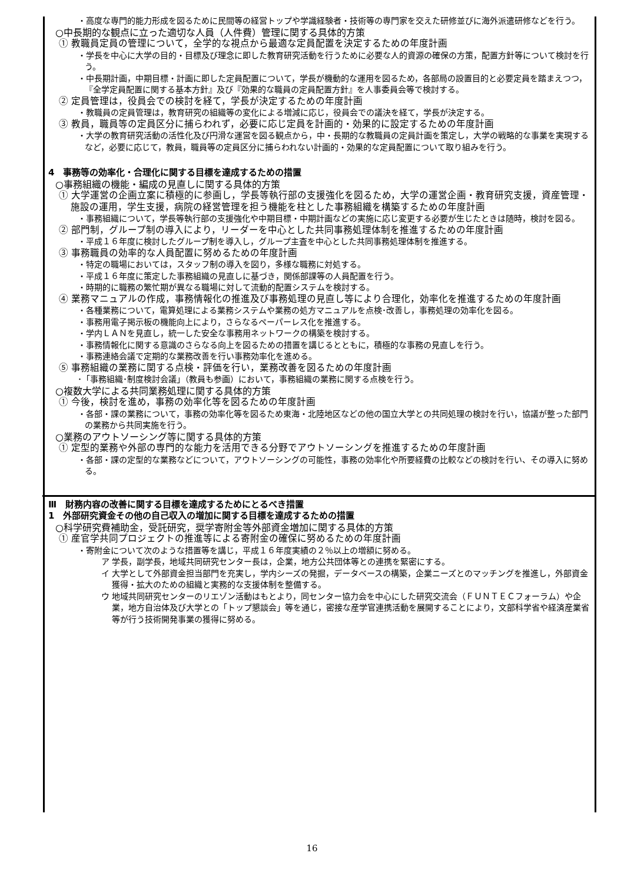・高度な専門的能力形成を図るために民間等の経営トップや学識経験者・技術等の専門家を交えた研修並びに海外派遣研修などを行う。
○中長期的な観点に立った適切な人員（人件費）管理に関する具体的方策
① 教職員定員の管理について，全学的な視点から最適な定員配置を決定するための年度計画
・学長を中心に大学の目的・目標及び理念に即した教育研究活動を行うために必要な人的資源の確保の方策，配置方針等について検討を行う。
・中長期計画，中期目標・計画に即した定員配置について，学長が機動的な運用を図るため，各部局の設置目的と必要定員を踏まえつつ，『全学定員配置に関する基本方針』及び『効果的な職員の定員配置方針』を人事委員会等で検討する。
② 定員管理は，役員会での検討を経て，学長が決定するための年度計画
・教職員の定員管理は，教育研究の組織等の変化による増減に応じ，役員会での議決を経て，学長が決定する。
③ 教員，職員等の定員区分に捕らわれず，必要に応じ定員を計画的・効果的に設定するための年度計画
・大学の教育研究活動の活性化及び円滑な運営を図る観点から，中・長期的な教職員の定員計画を策定し，大学の戦略的な事業を実現するなど，必要に応じて，教員，職員等の定員区分に捕らわれない計画的・効果的な定員配置について取り組みを行う。
4　事務等の効率化・合理化に関する目標を達成するための措置
○事務組織の機能・編成の見直しに関する具体的方策
① 大学運営の企画立案に積極的に参画し，学長等執行部の支援強化を図るため，大学の運営企画・教育研究支援，資産管理・施設の運用，学生支援，病院の経営管理を担う機能を柱とした事務組織を構築するための年度計画
・事務組織について，学長等執行部の支援強化や中期目標・中期計画などの実施に応じ変更する必要が生じたときは随時，検討を図る。
② 部門制，グループ制の導入により，リーダーを中心とした共同事務処理体制を推進するための年度計画
・平成１６年度に検討したグループ制を導入し，グループ主査を中心とした共同事務処理体制を推進する。
③ 事務職員の効率的な人員配置に努めるための年度計画
・特定の職場においては，スタッフ制の導入を図り，多様な職務に対処する。
・平成１６年度に策定した事務組織の見直しに基づき，関係部課等の人員配置を行う。
・時期的に職務の繁忙期が異なる職場に対して流動的配置システムを検討する。
④ 業務マニュアルの作成，事務情報化の推進及び事務処理の見直し等により合理化，効率化を推進するための年度計画
・各種業務について，電算処理による業務システムや業務の処方マニュアルを点検･改善し，事務処理の効率化を図る。
・事務用電子掲示板の機能向上により，さらなるペーパーレス化を推進する。
・学内ＬＡＮを見直し，統一した安全な事務用ネットワークの構築を検討する。
・事務情報化に関する意識のさらなる向上を図るための措置を講じるとともに，積極的な事務の見直しを行う。
・事務連絡会議で定期的な業務改善を行い事務効率化を進める。
⑤ 事務組織の業務に関する点検・評価を行い，業務改善を図るための年度計画
･「事務組織･制度検討会議」（教員も参画）において，事務組織の業務に関する点検を行う。
○複数大学による共同業務処理に関する具体的方策
① 今後，検討を進め，事務の効率化等を図るための年度計画
・各部・課の業務について，事務の効率化等を図るため東海・北陸地区などの他の国立大学との共同処理の検討を行い，協議が整った部門の業務から共同実施を行う。
○業務のアウトソーシング等に関する具体的方策
① 定型的業務や外部の専門的な能力を活用できる分野でアウトソーシングを推進するための年度計画
・各部・課の定型的な業務などについて，アウトソーシングの可能性，事務の効率化や所要経費の比較などの検討を行い、その導入に努める。
Ⅲ　財務内容の改善に関する目標を達成するためにとるべき措置
1　外部研究資金その他の自己収入の増加に関する目標を達成するための措置
○科学研究費補助金，受託研究，奨学寄附金等外部資金増加に関する具体的方策
① 産官学共同プロジェクトの推進等による寄附金の確保に努めるための年度計画
・寄附金について次のような措置等を講じ，平成１６年度実績の２％以上の増額に努める。
ア 学長，副学長，地域共同研究センター長は，企業，地方公共団体等との連携を緊密にする。
イ 大学として外部資金担当部門を充実し，学内シーズの発掘，データベースの構築，企業ニーズとのマッチングを推進し，外部資金獲得・拡大のための組織と実務的な支援体制を整備する。
ウ 地域共同研究センターのリエゾン活動はもとより，同センター協力会を中心にした研究交流会（ＦＵＮＴＥＣフォーラム）や企業，地方自治体及び大学との「トップ懇談会」等を通じ，密接な産学官連携活動を展開することにより，文部科学省や経済産業省等が行う技術開発事業の獲得に努める。
16